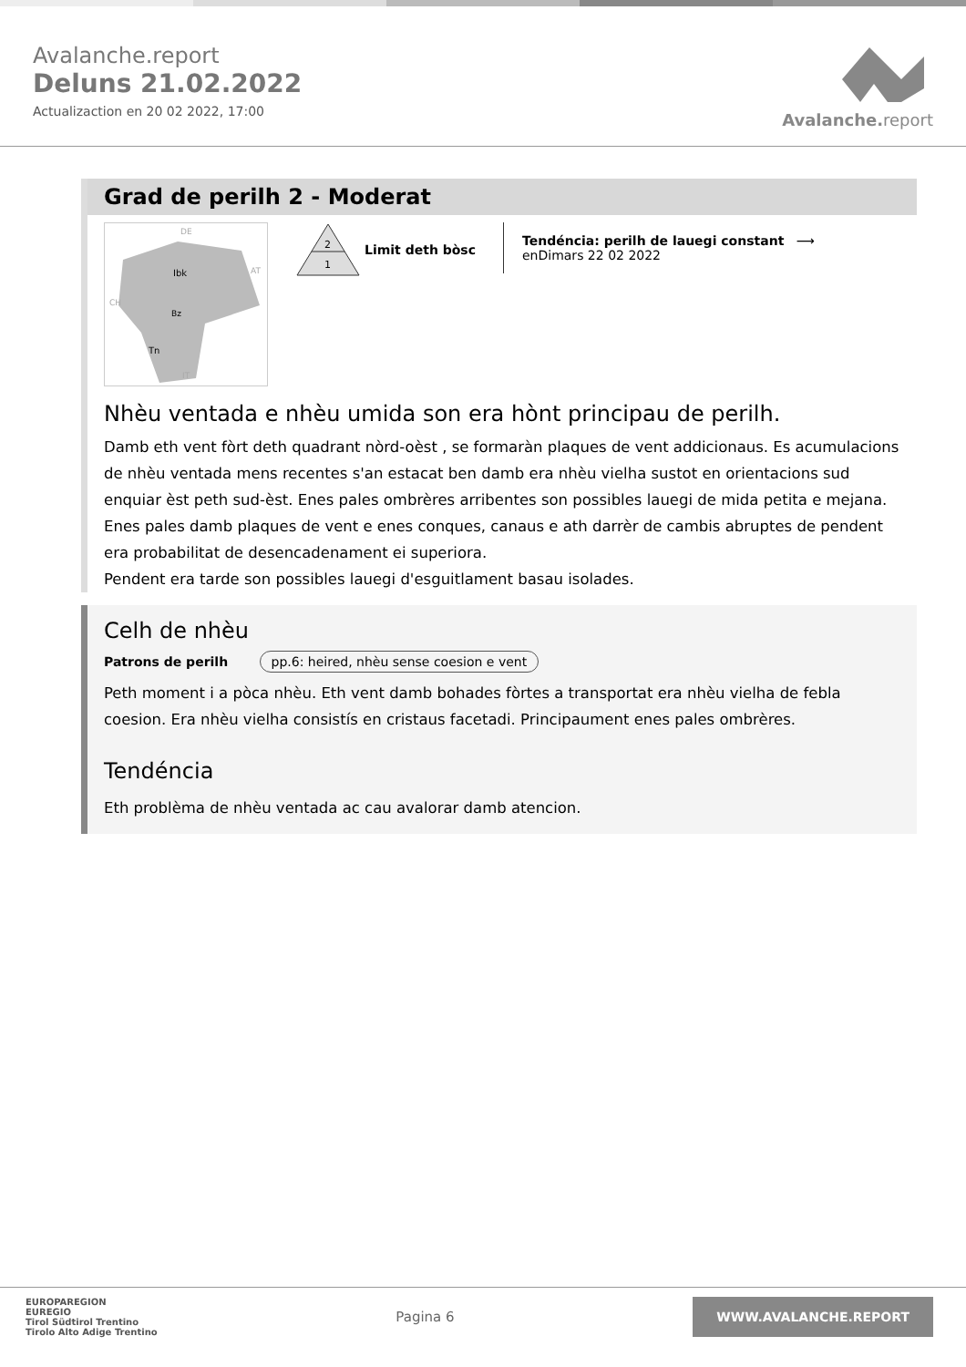Avalanche.report
Deluns 21.02.2022
Actualizaction en 20 02 2022, 17:00
Avalanche. report
Grad de perilh 2 - Moderat
Ibk
Bz
Tn
DE
AT
CH
IT
2
1
Limit deth bòsc
Tendéncia: perilh de lauegi constant ⟶
enDimars 22 02 2022
Nhèu ventada e nhèu umida son era hònt principau de perilh.
Damb eth vent fòrt deth quadrant nòrd-oèst , se formaràn plaques de vent addicionaus. Es acumulacions de nhèu ventada mens recentes s'an estacat ben damb era nhèu vielha sustot en orientacions sud enquiar èst peth sud-èst. Enes pales ombrères arribentes son possibles lauegi de mida petita e mejana. Enes pales damb plaques de vent e enes conques, canaus e ath darrèr de cambis abruptes de pendent era probabilitat de desencadenament ei superiora.
Pendent era tarde son possibles lauegi d'esguitlament basau isolades.
Celh de nhèu
Patrons de perilh pp.6: heired, nhèu sense coesion e vent
Peth moment i a pòca nhèu. Eth vent damb bohades fòrtes a transportat era nhèu vielha de febla coesion. Era nhèu vielha consistís en cristaus facetadi. Principaument enes pales ombrères.
Tendéncia
Eth problèma de nhèu ventada ac cau avalorar damb atencion.
EUROPAREGION
EUREGIO
Tirol Südtirol Trentino
Tirolo Alto Adige Trentino
Pagina 6
WWW.AVALANCHE.REPORT